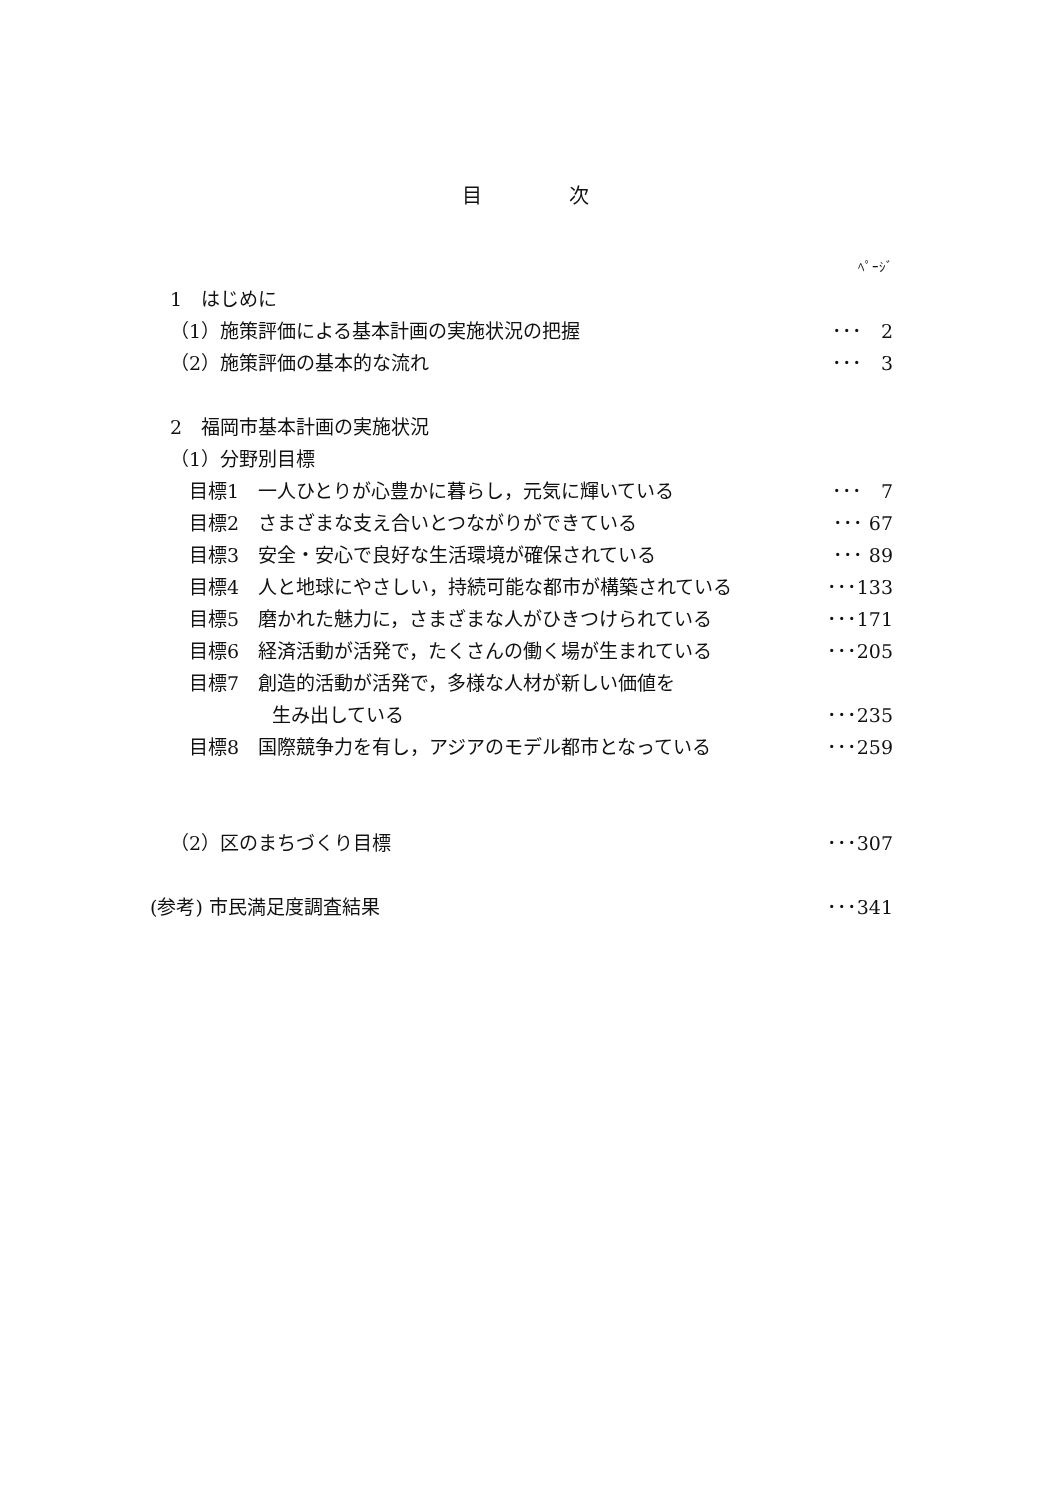目 次
ﾍﾟｰｼﾞ
1　はじめに
（1）施策評価による基本計画の実施状況の把握 ･･･　2
（2）施策評価の基本的な流れ ･･･　3
2　福岡市基本計画の実施状況
（1）分野別目標
　目標1　一人ひとりが心豊かに暮らし，元気に輝いている ･･･　7
　目標2　さまざまな支え合いとつながりができている ･･･ 67
　目標3　安全・安心で良好な生活環境が確保されている ･･･ 89
　目標4　人と地球にやさしい，持続可能な都市が構築されている ･･･133
　目標5　磨かれた魅力に，さまざまな人がひきつけられている ･･･171
　目標6　経済活動が活発で，たくさんの働く場が生まれている ･･･205
　目標7　創造的活動が活発で，多様な人材が新しい価値を
生み出している ･･･235
　目標8　国際競争力を有し，アジアのモデル都市となっている ･･･259
（2）区のまちづくり目標 ･･･307
(参考) 市民満足度調査結果 ･･･341